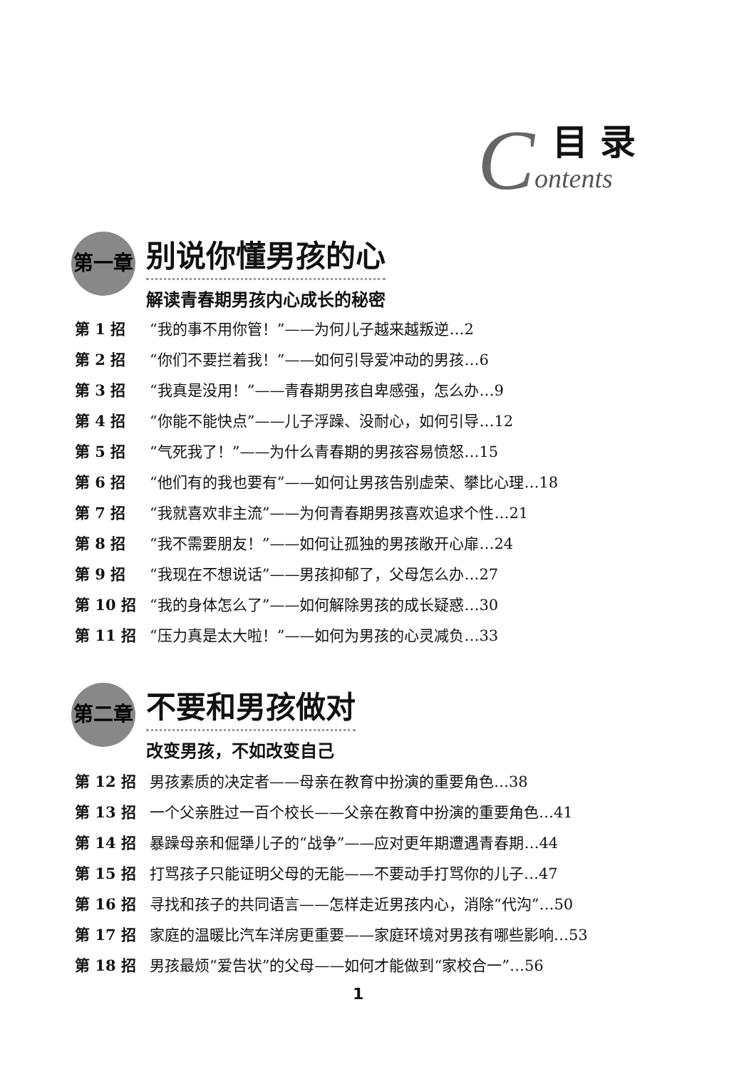C
目 录
ontents
第一章
别说你懂男孩的心
解读青春期男孩内心成长的秘密
第 1 招 “我的事不用你管！”——为何儿子越来越叛逆…2
第 2 招 “你们不要拦着我！”——如何引导爱冲动的男孩…6
第 3 招 “我真是没用！”——青春期男孩自卑感强，怎么办…9
第 4 招 “你能不能快点”——儿子浮躁、没耐心，如何引导…12
第 5 招 “气死我了！”——为什么青春期的男孩容易愤怒…15
第 6 招 “他们有的我也要有”——如何让男孩告别虚荣、攀比心理…18
第 7 招 “我就喜欢非主流”——为何青春期男孩喜欢追求个性…21
第 8 招 “我不需要朋友！”——如何让孤独的男孩敞开心扉…24
第 9 招 “我现在不想说话”——男孩抑郁了，父母怎么办…27
第 10 招 “我的身体怎么了”——如何解除男孩的成长疑惑…30
第 11 招 “压力真是太大啦！”——如何为男孩的心灵减负…33
第二章
不要和男孩做对
改变男孩，不如改变自己
第 12 招 男孩素质的决定者——母亲在教育中扮演的重要角色…38
第 13 招 一个父亲胜过一百个校长——父亲在教育中扮演的重要角色…41
第 14 招 暴躁母亲和倔犟儿子的“战争”——应对更年期遭遇青春期…44
第 15 招 打骂孩子只能证明父母的无能——不要动手打骂你的儿子…47
第 16 招 寻找和孩子的共同语言——怎样走近男孩内心，消除“代沟”…50
第 17 招 家庭的温暖比汽车洋房更重要——家庭环境对男孩有哪些影响…53
第 18 招 男孩最烦“爱告状”的父母——如何才能做到“家校合一”…56
1